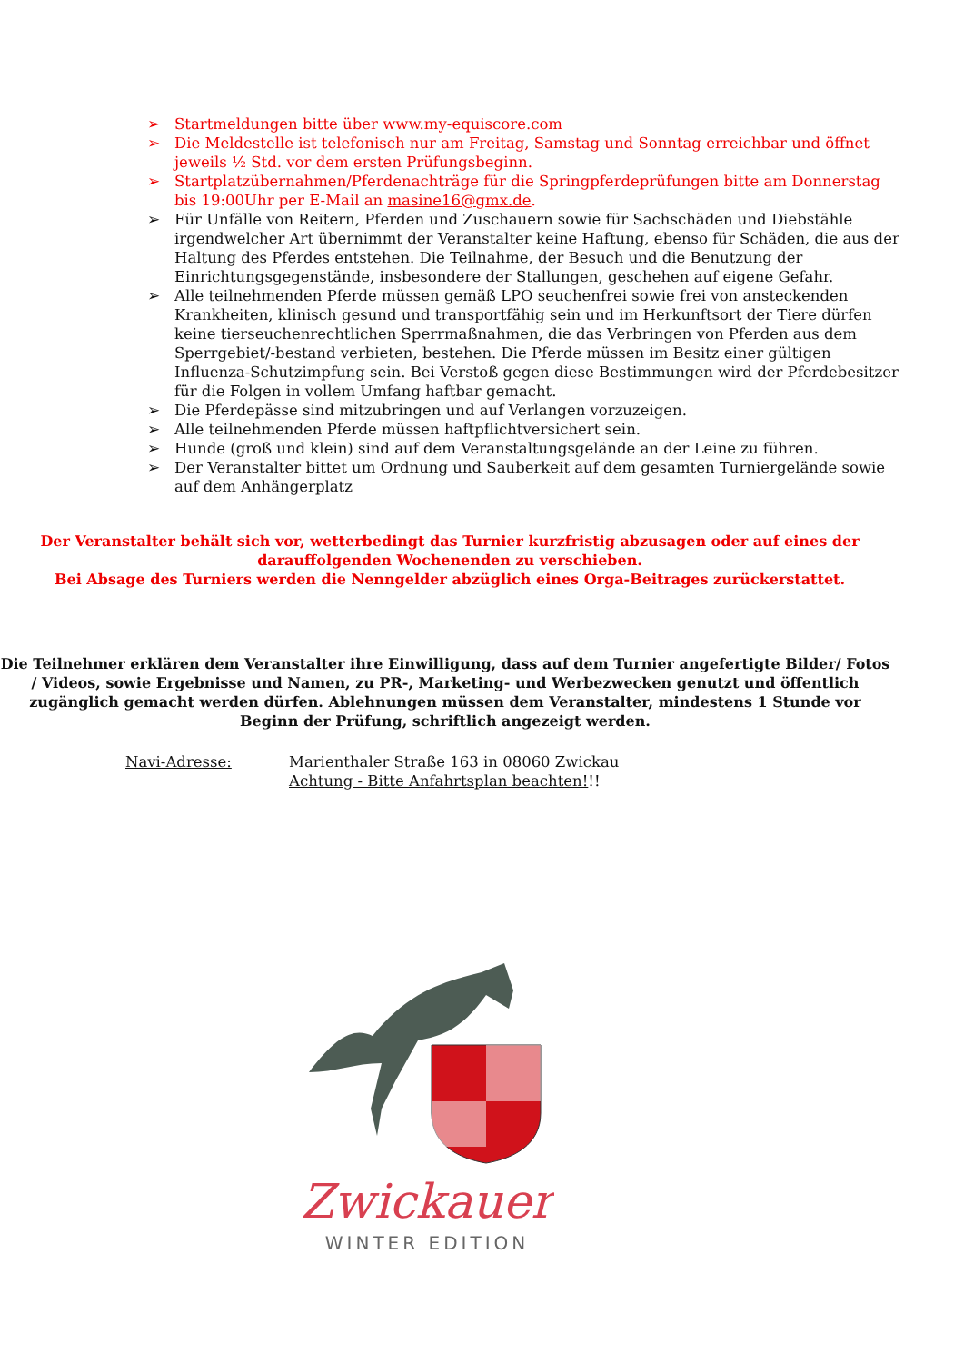➢ Startmeldungen bitte über www.my-equiscore.com
➢ Die Meldestelle ist telefonisch nur am Freitag, Samstag und Sonntag erreichbar und öffnet jeweils ½ Std. vor dem ersten Prüfungsbeginn.
➢ Startplatzübernahmen/Pferdenachträge für die Springpferdeprüfungen bitte am Donnerstag bis 19:00Uhr per E-Mail an masine16@gmx.de.
➢ Für Unfälle von Reitern, Pferden und Zuschauern sowie für Sachschäden und Diebstähle irgendwelcher Art übernimmt der Veranstalter keine Haftung, ebenso für Schäden, die aus der Haltung des Pferdes entstehen. Die Teilnahme, der Besuch und die Benutzung der Einrichtungsgegenstände, insbesondere der Stallungen, geschehen auf eigene Gefahr.
➢ Alle teilnehmenden Pferde müssen gemäß LPO seuchenfrei sowie frei von ansteckenden Krankheiten, klinisch gesund und transportfähig sein und im Herkunftsort der Tiere dürfen keine tierseuchenrechtlichen Sperrmaßnahmen, die das Verbringen von Pferden aus dem Sperrgebiet/-bestand verbieten, bestehen. Die Pferde müssen im Besitz einer gültigen Influenza-Schutzimpfung sein. Bei Verstoß gegen diese Bestimmungen wird der Pferdebesitzer für die Folgen in vollem Umfang haftbar gemacht.
➢ Die Pferdepässe sind mitzubringen und auf Verlangen vorzuzeigen.
➢ Alle teilnehmenden Pferde müssen haftpflichtversichert sein.
➢ Hunde (groß und klein) sind auf dem Veranstaltungsgelände an der Leine zu führen.
➢ Der Veranstalter bittet um Ordnung und Sauberkeit auf dem gesamten Turniergelände sowie auf dem Anhängerplatz
Der Veranstalter behält sich vor, wetterbedingt das Turnier kurzfristig abzusagen oder auf eines der darauffolgenden Wochenenden zu verschieben.
Bei Absage des Turniers werden die Nenngelder abzüglich eines Orga-Beitrages zurückerstattet.
Die Teilnehmer erklären dem Veranstalter ihre Einwilligung, dass auf dem Turnier angefertigte Bilder/ Fotos / Videos, sowie Ergebnisse und Namen, zu PR-, Marketing- und Werbezwecken genutzt und öffentlich zugänglich gemacht werden dürfen. Ablehnungen müssen dem Veranstalter, mindestens 1 Stunde vor Beginn der Prüfung, schriftlich angezeigt werden.
Navi-Adresse: Marienthaler Straße 163 in 08060 Zwickau
Achtung - Bitte Anfahrtsplan beachten!!!
Zwickauer
WINTER EDITION